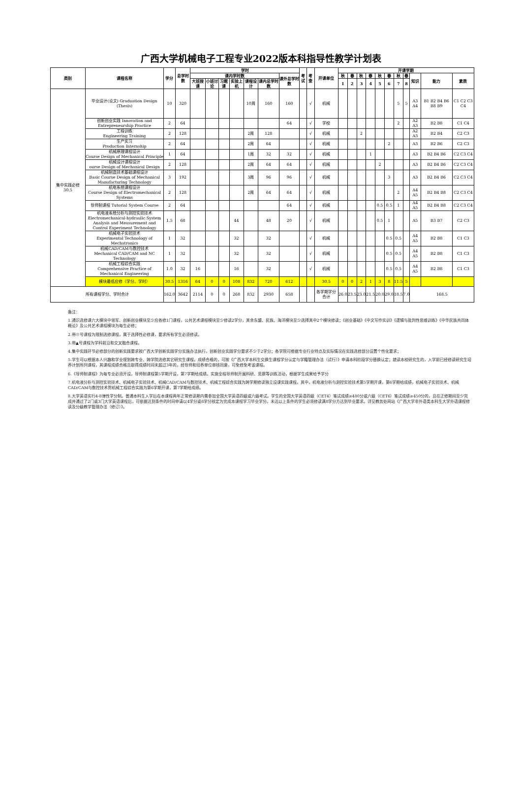广西大学机械电子工程专业2022版本科指导性教学计划表
| 类别 | 课程名称 | 学分 | 总学时数 | 学时 | | | | | | | 考试 | 考查 | 开课单位 | 开课学期 | | | | | | | | | | |
| --- | --- | --- | --- | --- | --- | --- | --- | --- | --- | --- | --- | --- | --- | --- | --- | --- | --- | --- | --- | --- | --- | --- | --- | --- |
| | | | | 课内学时数 | | | | | | 课外总学时数 | | | | 秋 | 春 | 秋 | 春 | 秋 | 春 | 秋 | 春 | 知识 | 能力 | 素质 |
| | | | | 大班授课 | 小班讨论 | 习题课 | 实验上机 | 课程设计 | 课内总学时数 | | | | | 1 | 2 | 3 | 4 | 5 | 6 | 7 | 8 | | | |
| 集中实践必修 30.5 | 毕业设计(论文) Graduation Design (Thesis) | 10 | 320 | | | | | 10周 | 160 | 160 | | √ | 机械 | | | | | | | 5 | 5 | A3 A4 | B1 B2 B4 B6 B8 B9 | C1 C2 C3 C4 |
| | 创新创业实践 Innovation and Entrepreneurship Practice | 2 | 64 | | | | | | | 64 | | √ | 学校 | | | | | | | 2 | | A2 A3 | B2 B8 | C1 C4 |
| | 工程训练 Engineering Training | 2 | 128 | | | | | 2周 | 128 | | | √ | 机械 | | | 2 | | | | | | A2 A3 | B2 B4 | C2 C3 |
| | 生产实习 Production Internship | 2 | 64 | | | | | 2周 | 64 | | | √ | 机械 | | | | | | 2 | | | A3 | B2 B6 | C2 C3 |
| | 机械原理课程设计 Course Design of Mechanical Principle | 1 | 64 | | | | | 1周 | 32 | 32 | | √ | 机械 | | | | 1 | | | | | A3 | B2 B4 B6 | C2 C3 C4 |
| | 机械设计课程设计 ourse Design of Mechanical Design | 2 | 128 | | | | | 2周 | 64 | 64 | | √ | 机械 | | | | | 2 | | | | A3 | B2 B4 B6 | C2 C3 C4 |
| | 机械制造技术基础课程设计 Basic Course Design of Mechanical Manufacturing Technology | 3 | 192 | | | | | 3周 | 96 | 96 | | √ | 机械 | | | | | | 3 | | | A3 | B2 B4 B6 | C2 C3 C4 |
| | 机电系统课程设计 Course Design of Electromechanical Systems | 2 | 128 | | | | | 2周 | 64 | 64 | | √ | 机械 | | | | | | | 2 | | A4 A5 | B2 B4 B8 | C2 C3 C4 |
| | 导师制课程 Tutorial System Course | 2 | 64 | | | | | | | 64 | | √ | 机械 | | | | | 0.5 | 0.5 | 1 | | A4 A5 | B2 B4 B8 | C2 C3 C4 |
| | 机电液系统分析与测控实验技术 Electromechanical-hydraulic System Analysis and Measurement and Control Experiment Technology | 1.5 | 68 | | | | 44 | | 48 | 20 | | √ | 机械 | | | | | 0.5 | 1 | | | A5 | B3 B7 | C2 C3 |
| | 机械电子实验技术 Experimental Technology of Mechatronics | 1 | 32 | | | | 32 | | 32 | | | √ | 机械 | | | | | | 0.5 | 0.5 | | A4 A5 | B2 B8 | C1 C3 |
| | 机械CAD/CAM与数控技术 Mechanical CAD/CAM and NC Technology | 1 | 32 | | | | 32 | | 32 | | | √ | 机械 | | | | | | 0.5 | 0.5 | | A4 A5 | B2 B8 | C1 C3 |
| | 机械工程综合实践 Comprehensive Practice of Mechanical Engineering | 1.0 | 32 | 16 | | | 16 | | 32 | | | √ | 机械 | | | | | | 0.5 | 0.5 | | A4 A5 | B2 B8 | C1 C3 |
| | 模块最低应修（学分、学时） | 30.5 | 1316 | 64 | 0 | 0 | 108 | 832 | 720 | 612 | | | 30.5 | 0 | 0 | 2 | 1 | 3 | 8 | 11.5 | 5 | | | |
| 所有课程学分、学时合计 | | 162.0 | 3642 | 2114 | 0 | 0 | 268 | 832 | 2930 | 658 | | | 各学期学分合计 | 26.0 | 23.5 | 23.0 | 21.5 | 20.0 | 29.0 | 18.5 | 7.0 | 168.5 | | |
备注：
1.通识选修课六大模块中领军、创新创业模块至少应各修1门课程，公共艺术课程模块至少修读2学分，其余东盟、民族、海洋模块至少选择其中2个模块修读；《创业基础》《中文写作实训》《逻辑与批判性思维训练》《中华民族共同体概论》及公共艺术课程模块为每生必修；
2.带※号课程为限制选修课程，属于选择性必修课，要求所有学生必须修读。
3.带▲号课程为学科前沿和交叉融合课程。
4.集中实践环节必修部分的创新实践要求按广西大学创新实践学分实施办法执行，创新创业实践学分要求不少于2学分；各学院可根据专业行业特点及实际情况在实践选修部分设置个性化要求；
5.学生可以根据本人兴趣和学业规划跨专业、跨学院选修其它研究生课程。成绩合格的，可按《广西大学本科生交换生课程学分认定与学籍管理办法（试行）》申请本科阶段学分替换认定；就读本校研究生的，入学前已经修读研究生培养计划所列课程，其课程成绩合格且取得成绩时间未超过3年的，经导师和培养单位审核同意，可免修免考该课程。
6.《导师制课程》为每专业必须开设，导师制课程第5学期开设，第7学期给成绩。实施全程导师制开展科研、竞赛等训练活动，根据学生成果给予学分
7.机电液分析与测控实验技术、机械电子实验技术、机械CAD/CAM与数控技术、机械工程综合实践为跨学期修读独立设课实践课程。其中，机电液分析与测控实验技术第5学期开课，第6学期给成绩，机械电子实验技术、机械CAD/CAM与数控技术贺机械工程综合实践为第6学期开课，第7学期给成绩。
8.大学英语实行4-8弹性学分制。普通本科生入学后在本课程两年正常修读期内需参加全国大学英语四级或六级考试。学生的全国大学英语四级（CET4）笔试成绩≥480分或六级（CET6）笔试成绩≥450分的，且在正修期间至少完成并通过了2门或3门大学英语课程后，可依据达到条件的时间申请以4学分或6学分核定为完成本课程学习毕业学分。未达以上条件的学生必须修读满8学分方达到毕业要求。详见教务处网站《广西大学非外语类本科生大学外语课程修读及分级教学管理办法（修订）》。